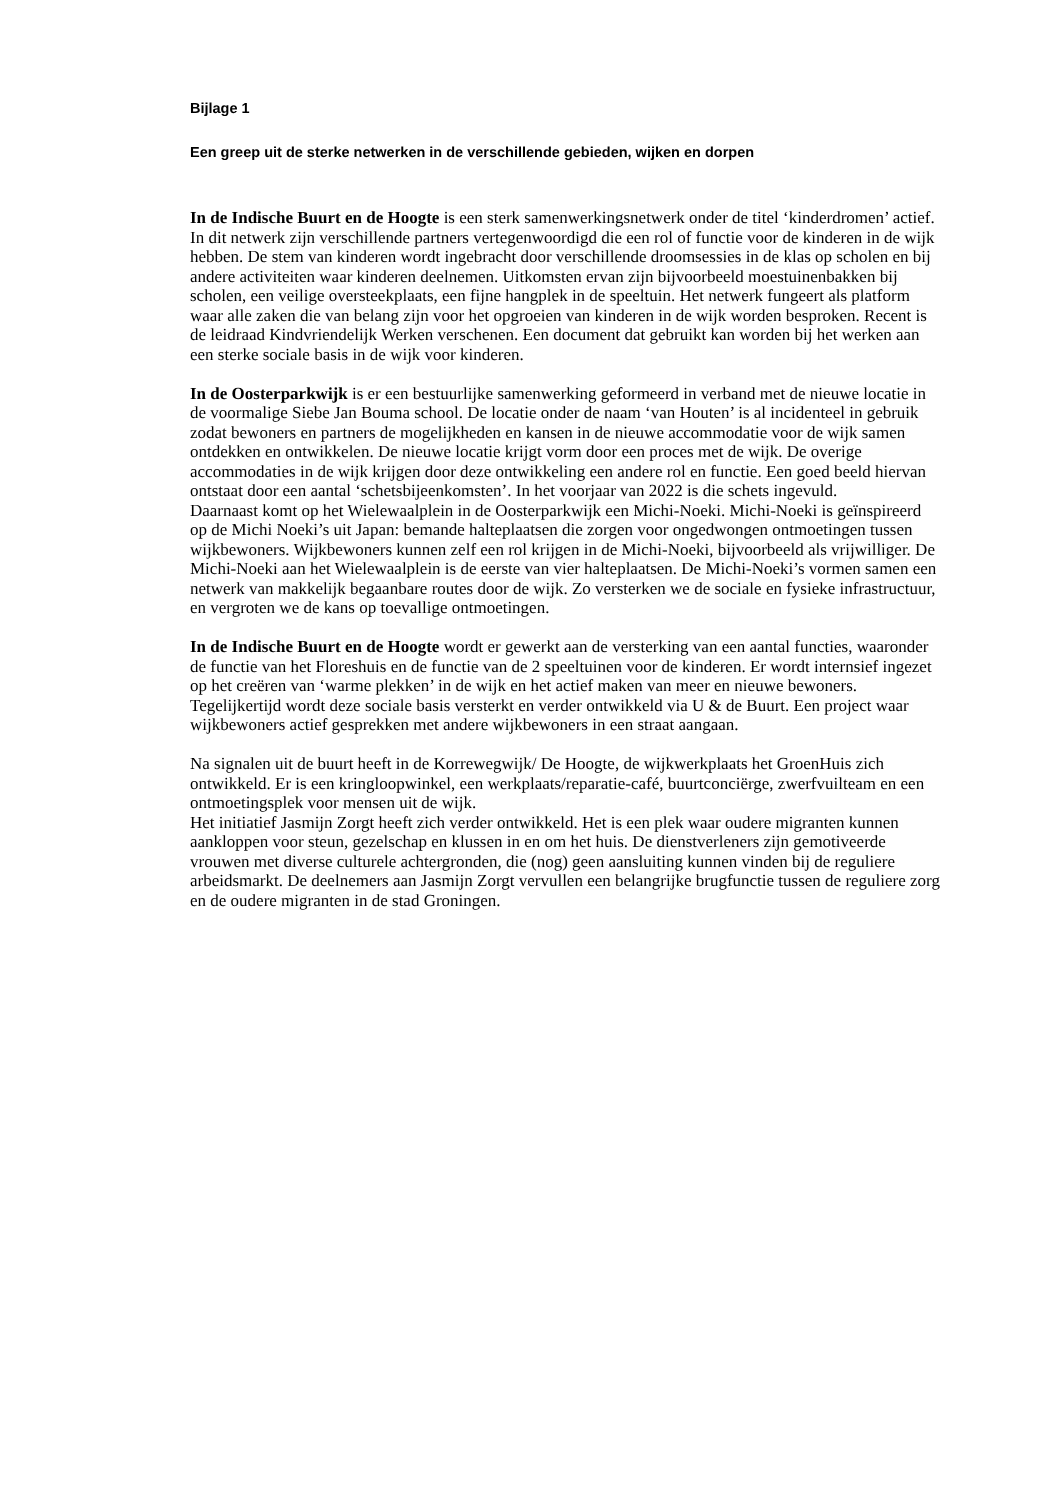Bijlage 1
Een greep uit de sterke netwerken in de verschillende gebieden, wijken en dorpen
In de Indische Buurt en de Hoogte is een sterk samenwerkingsnetwerk onder de titel ‘kinderdromen’ actief. In dit netwerk zijn verschillende partners vertegenwoordigd die een rol of functie voor de kinderen in de wijk hebben. De stem van kinderen wordt ingebracht door verschillende droomsessies in de klas op scholen en bij andere activiteiten waar kinderen deelnemen. Uitkomsten ervan zijn bijvoorbeeld moestuinenbakken bij scholen, een veilige oversteekplaats, een fijne hangplek in de speeltuin. Het netwerk fungeert als platform waar alle zaken die van belang zijn voor het opgroeien van kinderen in de wijk worden besproken. Recent is de leidraad Kindvriendelijk Werken verschenen. Een document dat gebruikt kan worden bij het werken aan een sterke sociale basis in de wijk voor kinderen.
In de Oosterparkwijk is er een bestuurlijke samenwerking geformeerd in verband met de nieuwe locatie in de voormalige Siebe Jan Bouma school. De locatie onder de naam ‘van Houten’ is al incidenteel in gebruik zodat bewoners en partners de mogelijkheden en kansen in de nieuwe accommodatie voor de wijk samen ontdekken en ontwikkelen. De nieuwe locatie krijgt vorm door een proces met de wijk. De overige accommodaties in de wijk krijgen door deze ontwikkeling een andere rol en functie. Een goed beeld hiervan ontstaat door een aantal ‘schetsbijeenkomsten’. In het voorjaar van 2022 is die schets ingevuld.
Daarnaast komt op het Wielewaalplein in de Oosterparkwijk een Michi-Noeki. Michi-Noeki is geïnspireerd op de Michi Noeki’s uit Japan: bemande halteplaatsen die zorgen voor ongedwongen ontmoetingen tussen wijkbewoners. Wijkbewoners kunnen zelf een rol krijgen in de Michi-Noeki, bijvoorbeeld als vrijwilliger. De Michi-Noeki aan het Wielewaalplein is de eerste van vier halteplaatsen. De Michi-Noeki’s vormen samen een netwerk van makkelijk begaanbare routes door de wijk. Zo versterken we de sociale en fysieke infrastructuur, en vergroten we de kans op toevallige ontmoetingen.
In de Indische Buurt en de Hoogte wordt er gewerkt aan de versterking van een aantal functies, waaronder de functie van het Floreshuis en de functie van de 2 speeltuinen voor de kinderen. Er wordt internsief ingezet op het creëren van ‘warme plekken’ in de wijk en het actief maken van meer en nieuwe bewoners. Tegelijkertijd wordt deze sociale basis versterkt en verder ontwikkeld via U & de Buurt. Een project waar wijkbewoners actief gesprekken met andere wijkbewoners in een straat aangaan.
Na signalen uit de buurt heeft in de Korrewegwijk/ De Hoogte, de wijkwerkplaats het GroenHuis zich ontwikkeld. Er is een kringloopwinkel, een werkplaats/reparatie-café, buurtconciërge, zwerfvuilteam en een ontmoetingsplek voor mensen uit de wijk.
Het initiatief Jasmijn Zorgt heeft zich verder ontwikkeld. Het is een plek waar oudere migranten kunnen aankloppen voor steun, gezelschap en klussen in en om het huis. De dienstverleners zijn gemotiveerde vrouwen met diverse culturele achtergronden, die (nog) geen aansluiting kunnen vinden bij de reguliere arbeidsmarkt. De deelnemers aan Jasmijn Zorgt vervullen een belangrijke brugfunctie tussen de reguliere zorg en de oudere migranten in de stad Groningen.